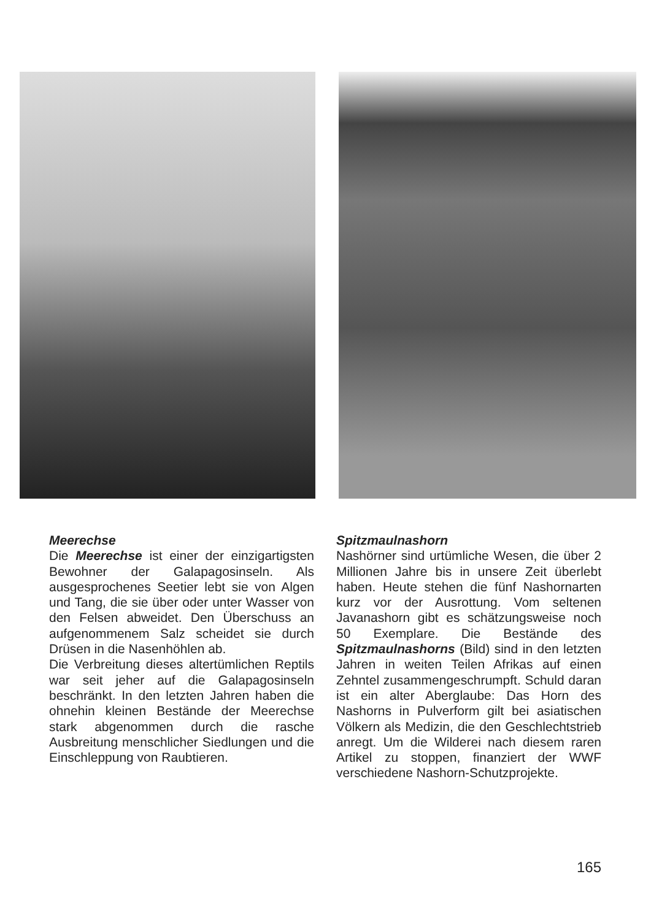Meerechse
Die Meerechse ist einer der einzigartigsten Bewohner der Galapagosinseln. Als ausgesprochenes Seetier lebt sie von Algen und Tang, die sie über oder unter Wasser von den Felsen abweidet. Den Überschuss an aufgenommenem Salz scheidet sie durch Drüsen in die Nasenhöhlen ab.
Die Verbreitung dieses altertümlichen Reptils war seit jeher auf die Galapagosinseln beschränkt. In den letzten Jahren haben die ohnehin kleinen Bestände der Meerechse stark abgenommen durch die rasche Ausbreitung menschlicher Siedlungen und die Einschleppung von Raubtieren.
Spitzmaulnashorn
Nashörner sind urtümliche Wesen, die über 2 Millionen Jahre bis in unsere Zeit überlebt haben. Heute stehen die fünf Nashornarten kurz vor der Ausrottung. Vom seltenen Javanashorn gibt es schätzungsweise noch 50 Exemplare. Die Bestände des Spitzmaulnashorns (Bild) sind in den letzten Jahren in weiten Teilen Afrikas auf einen Zehntel zusammengeschrumpft. Schuld daran ist ein alter Aberglaube: Das Horn des Nashorns in Pulverform gilt bei asiatischen Völkern als Medizin, die den Geschlechtstrieb anregt. Um die Wilderei nach diesem raren Artikel zu stoppen, finanziert der WWF verschiedene Nashorn-Schutzprojekte.
165